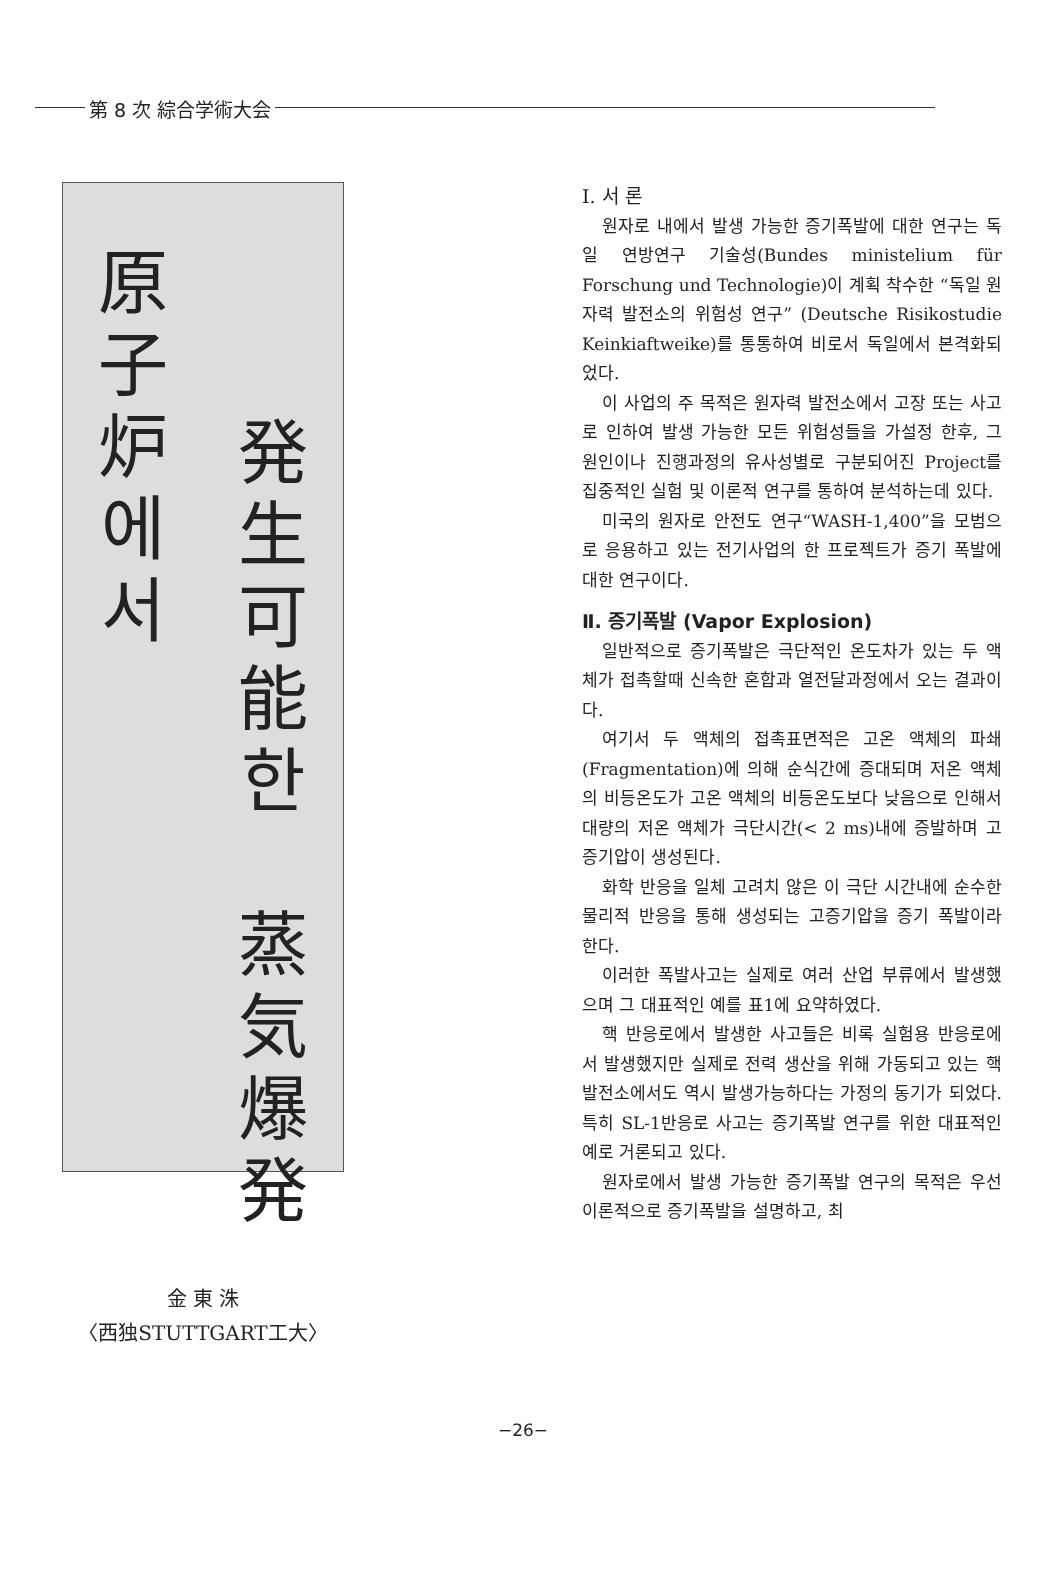第 8 次 綜合学術大会
原
子
炉
에
서
発
生
可
能
한
蒸
気
爆
発
金 東 洙
〈西独STUTTGART工大〉
Ⅰ. 서 론
원자로 내에서 발생 가능한 증기폭발에 대한 연구는 독일 연방연구 기술성(Bundes ministelium für Forschung und Technologie)이 계획 착수한 “독일 원자력 발전소의 위험성 연구” (Deutsche Risikostudie Keinkiaftweike)를 통통하여 비로서 독일에서 본격화되었다.
이 사업의 주 목적은 원자력 발전소에서 고장 또는 사고로 인하여 발생 가능한 모든 위험성들을 가설정 한후, 그 원인이나 진행과정의 유사성별로 구분되어진 Project를 집중적인 실험 및 이론적 연구를 통하여 분석하는데 있다.
미국의 원자로 안전도 연구“WASH-1,400”을 모범으로 응용하고 있는 전기사업의 한 프로젝트가 증기 폭발에 대한 연구이다.
Ⅱ. 증기폭발 (Vapor Explosion)
일반적으로 증기폭발은 극단적인 온도차가 있는 두 액체가 접촉할때 신속한 혼합과 열전달과정에서 오는 결과이다.
여기서 두 액체의 접촉표면적은 고온 액체의 파쇄(Fragmentation)에 의해 순식간에 증대되며 저온 액체의 비등온도가 고온 액체의 비등온도보다 낮음으로 인해서 대량의 저온 액체가 극단시간(< 2 ms)내에 증발하며 고 증기압이 생성된다.
화학 반응을 일체 고려치 않은 이 극단 시간내에 순수한 물리적 반응을 통해 생성되는 고증기압을 증기 폭발이라 한다.
이러한 폭발사고는 실제로 여러 산업 부류에서 발생했으며 그 대표적인 예를 표1에 요약하였다.
핵 반응로에서 발생한 사고들은 비록 실험용 반응로에서 발생했지만 실제로 전력 생산을 위해 가동되고 있는 핵 발전소에서도 역시 발생가능하다는 가정의 동기가 되었다. 특히 SL-1반응로 사고는 증기폭발 연구를 위한 대표적인 예로 거론되고 있다.
원자로에서 발생 가능한 증기폭발 연구의 목적은 우선 이론적으로 증기폭발을 설명하고, 최
−26−